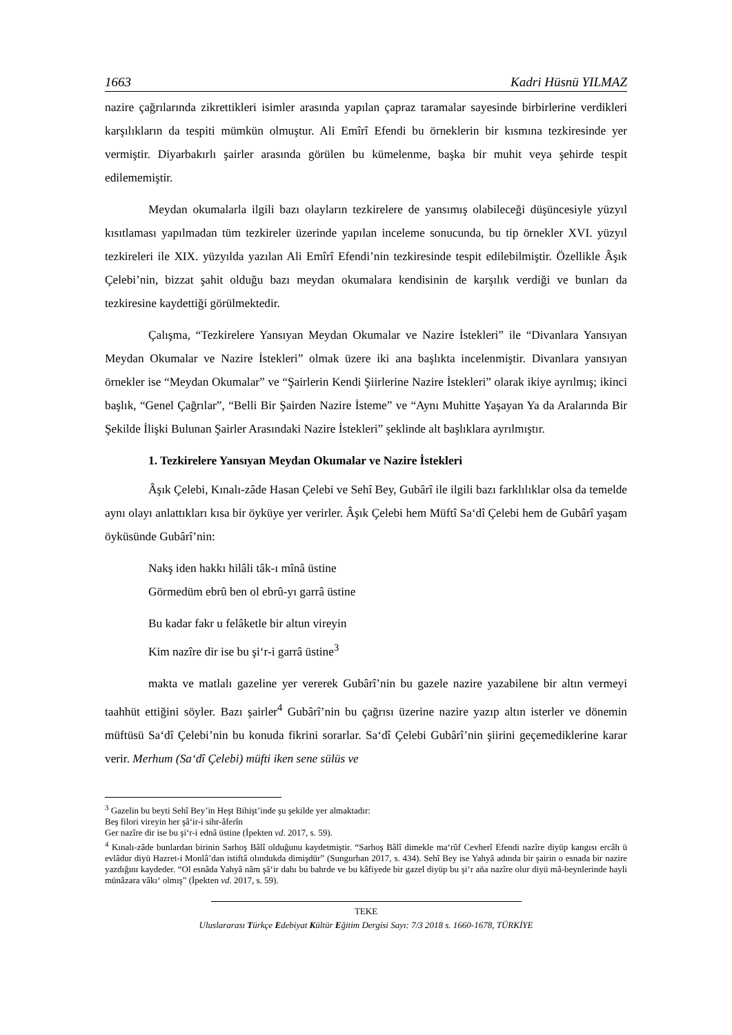1663 Kadri Hüsnü YILMAZ
nazire çağrılarında zikrettikleri isimler arasında yapılan çapraz taramalar sayesinde birbirlerine verdikleri karşılıkların da tespiti mümkün olmuştur. Ali Emîrî Efendi bu örneklerin bir kısmına tezkiresinde yer vermiştir. Diyarbakırlı şairler arasında görülen bu kümelenme, başka bir muhit veya şehirde tespit edilememiştir.
Meydan okumalarla ilgili bazı olayların tezkirelere de yansımış olabileceği düşüncesiyle yüzyıl kısıtlaması yapılmadan tüm tezkireler üzerinde yapılan inceleme sonucunda, bu tip örnekler XVI. yüzyıl tezkireleri ile XIX. yüzyılda yazılan Ali Emîrî Efendi’nin tezkiresinde tespit edilebilmiştir. Özellikle Âşık Çelebi’nin, bizzat şahit olduğu bazı meydan okumalara kendisinin de karşılık verdiği ve bunları da tezkiresine kaydettiği görülmektedir.
Çalışma, “Tezkirelere Yansıyan Meydan Okumalar ve Nazire İstekleri” ile “Divanlara Yansıyan Meydan Okumalar ve Nazire İstekleri” olmak üzere iki ana başlıkta incelenmiştir. Divanlara yansıyan örnekler ise “Meydan Okumalar” ve “Şairlerin Kendi Şiirlerine Nazire İstekleri” olarak ikiye ayrılmış; ikinci başlık, “Genel Çağrılar”, “Belli Bir Şairden Nazire İsteme” ve “Aynı Muhitte Yaşayan Ya da Aralarında Bir Şekilde İlişki Bulunan Şairler Arasındaki Nazire İstekleri” şeklinde alt başlıklara ayrılmıştır.
1. Tezkirelere Yansıyan Meydan Okumalar ve Nazire İstekleri
Âşık Çelebi, Kınalı-zâde Hasan Çelebi ve Sehî Bey, Gubârî ile ilgili bazı farklılıklar olsa da temelde aynı olayı anlattıkları kısa bir öyküye yer verirler. Âşık Çelebi hem Müftî Sa‘dî Çelebi hem de Gubârî yaşam öyküsünde Gubârî’nin:
Nakş iden hakkı hilâli tâk-ı mînâ üstine
Görmedüm ebrû ben ol ebrû-yı garrâ üstine
Bu kadar fakr u felâketle bir altun vireyin
Kim nazîre dir ise bu şi‘r-i garrâ üstine<sup>3</sup>
makta ve matlalı gazeline yer vererek Gubârî’nin bu gazele nazire yazabilene bir altın vermeyi taahhüt ettiğini söyler. Bazı şairler<sup>4</sup> Gubârî’nin bu çağrısı üzerine nazire yazıp altın isterler ve dönemin müftüsü Sa‘dî Çelebi’nin bu konuda fikrini sorarlar. Sa‘dî Çelebi Gubârî’nin şiirini geçemediklerine karar verir. Merhum (Sa‘dî Çelebi) müfti iken sene sülüs ve
<sup>3</sup> Gazelin bu beyti Sehî Bey’in Heşt Bihişt’inde şu şekilde yer almaktadır:
Beş filori vireyin her şâ‘ir-i sihr-âferîn
Ger nazîre dir ise bu şi‘r-i ednâ üstine (İpekten vd. 2017, s. 59).
<sup>4</sup> Kınalı-zâde bunlardan birinin Sarhoş Bâlî olduğunu kaydetmiştir. “Sarhoş Bâlî dimekle ma‘rûf Cevherî Efendi nazîre diyüp kangısı ercâh ü evlâdur diyü Hazret-i Monlâ’dan istiftâ olındukda dimişdür” (Sungurhan 2017, s. 434). Sehî Bey ise Yahyâ adında bir şairin o esnada bir nazire yazdığını kaydeder. “Ol esnâda Yahyâ nâm şâ‘ir dahı bu bahrde ve bu kâfiyede bir gazel diyüp bu şi‘r aña nazîre olur diyü mâ-beynlerinde hayli münâzara vâkı‘ olmış” (İpekten vd. 2017, s. 59).
TEKE
Uluslararası Türkçe Edebiyat Kültür Eğitim Dergisi Sayı: 7/3 2018 s. 1660-1678, TÜRKİYE